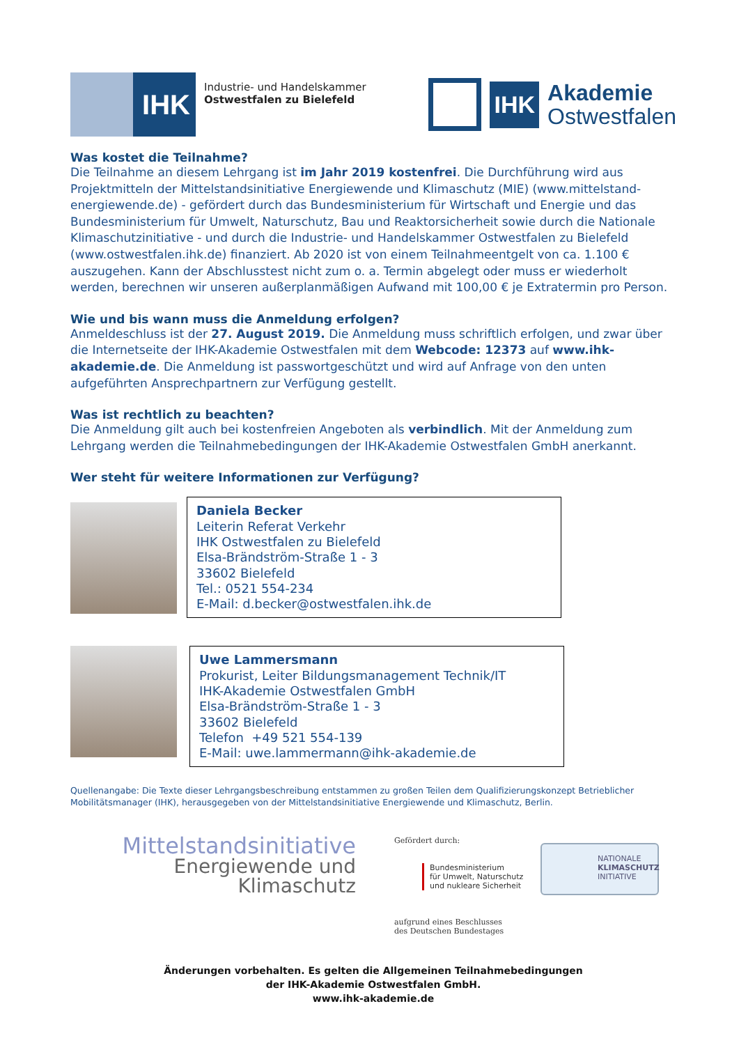IHK
Industrie- und Handelskammer
Ostwestfalen zu Bielefeld
IHK
Akademie
Ostwestfalen
Was kostet die Teilnahme?
Die Teilnahme an diesem Lehrgang ist im Jahr 2019 kostenfrei. Die Durchführung wird aus Projektmitteln der Mittelstandsinitiative Energiewende und Klimaschutz (MIE) (www.mittelstand-energiewende.de) - gefördert durch das Bundesministerium für Wirtschaft und Energie und das Bundesministerium für Umwelt, Naturschutz, Bau und Reaktorsicherheit sowie durch die Nationale Klimaschutzinitiative - und durch die Industrie- und Handelskammer Ostwestfalen zu Bielefeld (www.ostwestfalen.ihk.de) finanziert. Ab 2020 ist von einem Teilnahmeentgelt von ca. 1.100 € auszugehen. Kann der Abschlusstest nicht zum o. a. Termin abgelegt oder muss er wiederholt werden, berechnen wir unseren außerplanmäßigen Aufwand mit 100,00 € je Extratermin pro Person.
Wie und bis wann muss die Anmeldung erfolgen?
Anmeldeschluss ist der 27. August 2019. Die Anmeldung muss schriftlich erfolgen, und zwar über die Internetseite der IHK-Akademie Ostwestfalen mit dem Webcode: 12373 auf www.ihk-akademie.de. Die Anmeldung ist passwortgeschützt und wird auf Anfrage von den unten aufgeführten Ansprechpartnern zur Verfügung gestellt.
Was ist rechtlich zu beachten?
Die Anmeldung gilt auch bei kostenfreien Angeboten als verbindlich. Mit der Anmeldung zum Lehrgang werden die Teilnahmebedingungen der IHK-Akademie Ostwestfalen GmbH anerkannt.
Wer steht für weitere Informationen zur Verfügung?
Daniela Becker
Leiterin Referat Verkehr
IHK Ostwestfalen zu Bielefeld
Elsa-Brändström-Straße 1 - 3
33602 Bielefeld
Tel.: 0521 554-234
E-Mail: d.becker@ostwestfalen.ihk.de
Uwe Lammersmann
Prokurist, Leiter Bildungsmanagement Technik/IT
IHK-Akademie Ostwestfalen GmbH
Elsa-Brändström-Straße 1 - 3
33602 Bielefeld
Telefon +49 521 554-139
E-Mail: uwe.lammermann@ihk-akademie.de
Quellenangabe: Die Texte dieser Lehrgangsbeschreibung entstammen zu großen Teilen dem Qualifizierungskonzept Betrieblicher Mobilitätsmanager (IHK), herausgegeben von der Mittelstandsinitiative Energiewende und Klimaschutz, Berlin.
Mittelstandsinitiative
Energiewende und
Klimaschutz
Gefördert durch:
Bundesministerium
für Umwelt, Naturschutz
und nukleare Sicherheit
aufgrund eines Beschlusses
des Deutschen Bundestages
NATIONALE
KLIMASCHUTZ
INITIATIVE
Änderungen vorbehalten. Es gelten die Allgemeinen Teilnahmebedingungen
der IHK-Akademie Ostwestfalen GmbH.
www.ihk-akademie.de